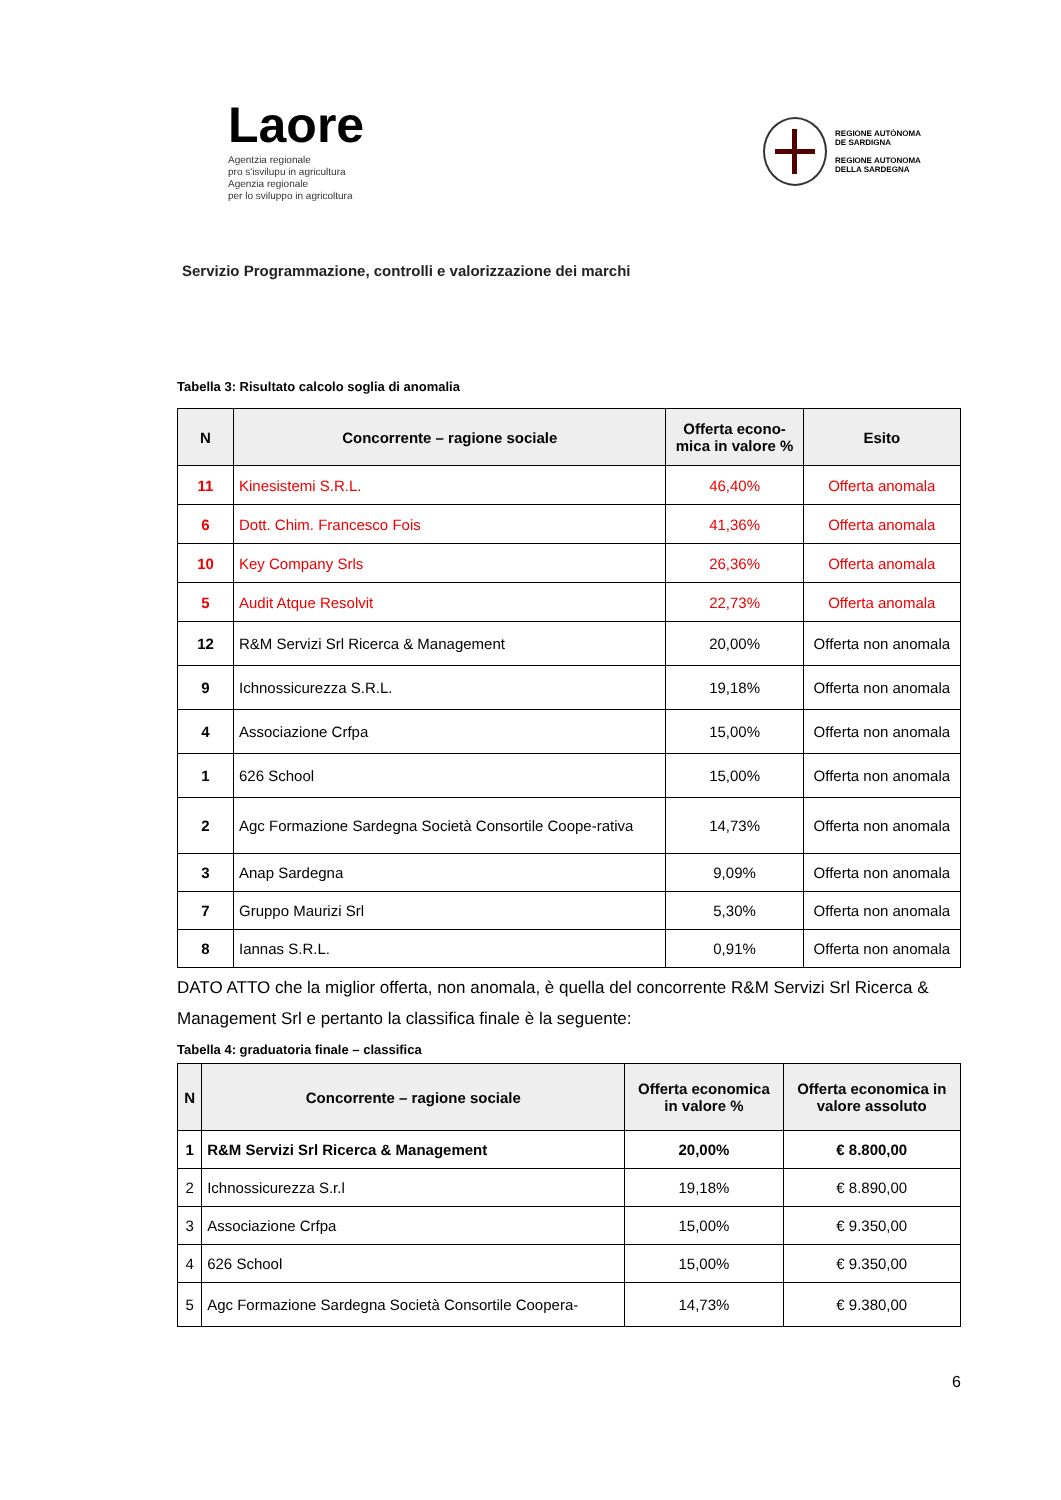Laore
Agentzia regionale
pro s'isvilupu in agricultura
Agenzia regionale
per lo sviluppo in agricoltura
REGIONE AUTÒNOMA
DE SARDIGNA
REGIONE AUTONOMA
DELLA SARDEGNA
Servizio Programmazione, controlli e valorizzazione dei marchi
Tabella 3: Risultato calcolo soglia di anomalia
| N | Concorrente – ragione sociale | Offerta econo- mica in valore % | Esito |
| --- | --- | --- | --- |
| 11 | Kinesistemi S.R.L. | 46,40% | Offerta anomala |
| 6 | Dott. Chim. Francesco Fois | 41,36% | Offerta anomala |
| 10 | Key Company Srls | 26,36% | Offerta anomala |
| 5 | Audit Atque Resolvit | 22,73% | Offerta anomala |
| 12 | R&M Servizi Srl Ricerca & Management | 20,00% | Offerta non anomala |
| 9 | Ichnossicurezza S.R.L. | 19,18% | Offerta non anomala |
| 4 | Associazione Crfpa | 15,00% | Offerta non anomala |
| 1 | 626 School | 15,00% | Offerta non anomala |
| 2 | Agc Formazione Sardegna Società Consortile Coope-rativa | 14,73% | Offerta non anomala |
| 3 | Anap Sardegna | 9,09% | Offerta non anomala |
| 7 | Gruppo Maurizi Srl | 5,30% | Offerta non anomala |
| 8 | Iannas S.R.L. | 0,91% | Offerta non anomala |
DATO ATTO che la miglior offerta, non anomala, è quella del concorrente R&M Servizi Srl Ricerca & Management Srl e pertanto la classifica finale è la seguente:
Tabella 4: graduatoria finale – classifica
| N | Concorrente – ragione sociale | Offerta economica in valore % | Offerta economica in valore assoluto |
| --- | --- | --- | --- |
| 1 | R&M Servizi Srl Ricerca & Management | 20,00% | € 8.800,00 |
| 2 | Ichnossicurezza S.r.l | 19,18% | € 8.890,00 |
| 3 | Associazione Crfpa | 15,00% | € 9.350,00 |
| 4 | 626 School | 15,00% | € 9.350,00 |
| 5 | Agc Formazione Sardegna Società Consortile Coopera- | 14,73% | € 9.380,00 |
6